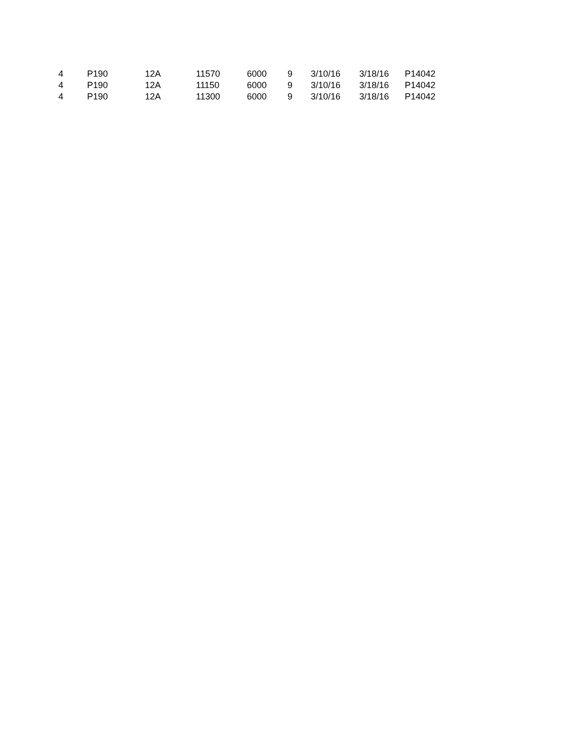| 4 | P190 | 12A | 11570 | 6000 | 9 | 3/10/16 | 3/18/16 | P14042 |
| 4 | P190 | 12A | 11150 | 6000 | 9 | 3/10/16 | 3/18/16 | P14042 |
| 4 | P190 | 12A | 11300 | 6000 | 9 | 3/10/16 | 3/18/16 | P14042 |